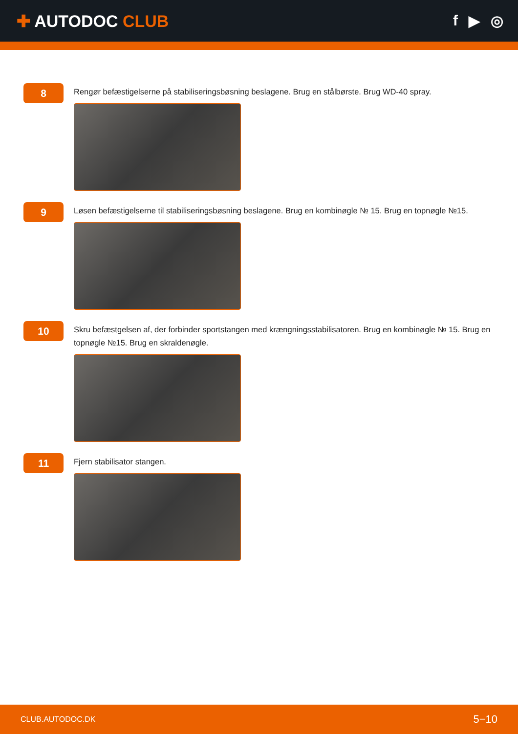✚ AUTODOC CLUB f ▶ ◎
8
Rengør befæstigelserne på stabiliseringsbøsning beslagene. Brug en stålbørste. Brug WD-40 spray.
9
Løsen befæstigelserne til stabiliseringsbøsning beslagene. Brug en kombinøgle № 15. Brug en topnøgle №15.
10
Skru befæstgelsen af, der forbinder sportstangen med krængningsstabilisatoren. Brug en kombinøgle № 15. Brug en topnøgle №15. Brug en skraldenøgle.
11
Fjern stabilisator stangen.
CLUB.AUTODOC.DK 5−10